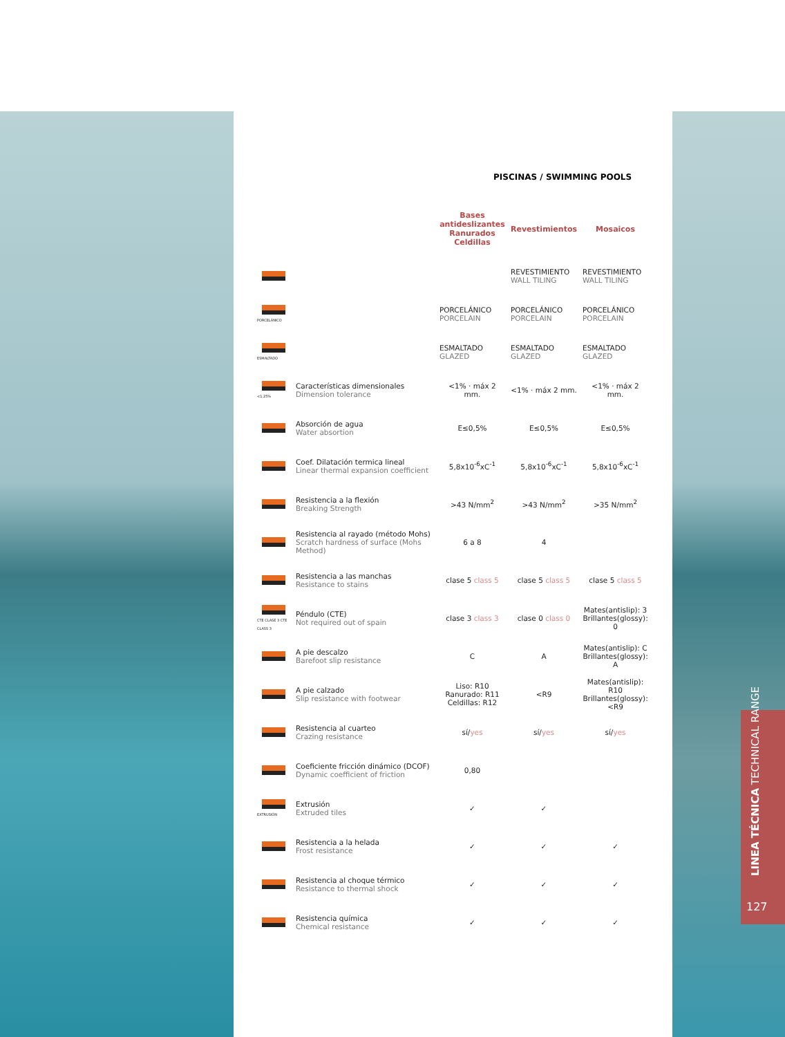PISCINAS / SWIMMING POOLS
| | | Bases antideslizantes Ranurados Celdillas | Revestimientos | Mosaicos |
| --- | --- | --- | --- | --- |
| | | | REVESTIMIENTO WALL TILING | REVESTIMIENTO WALL TILING |
| PORCELÁNICO | | PORCELÁNICO PORCELAIN | PORCELÁNICO PORCELAIN | PORCELÁNICO PORCELAIN |
| ESMALTADO | | ESMALTADO GLAZED | ESMALTADO GLAZED | ESMALTADO GLAZED |
| <1,25% | Características dimensionales Dimension tolerance | <1% · máx 2 mm. | <1% · máx 2 mm. | <1% · máx 2 mm. |
| | Absorción de agua Water absortion | E≤0,5% | E≤0,5% | E≤0,5% |
| | Coef. Dilatación termica lineal Linear thermal expansion coefficient | 5,8x10<sup>-6</sup>xC<sup>-1</sup> | 5,8x10<sup>-6</sup>xC<sup>-1</sup> | 5,8x10<sup>-6</sup>xC<sup>-1</sup> |
| | Resistencia a la flexión Breaking Strength | >43 N/mm<sup>2</sup> | >43 N/mm<sup>2</sup> | >35 N/mm<sup>2</sup> |
| | Resistencia al rayado (método Mohs) Scratch hardness of surface (Mohs Method) | 6 a 8 | 4 | |
| | Resistencia a las manchas Resistance to stains | clase 5 class 5 | clase 5 class 5 | clase 5 class 5 |
| CTE CLASE 3 CTE CLASS 3 | Péndulo (CTE) Not required out of spain | clase 3 class 3 | clase 0 class 0 | Mates(antislip): 3 Brillantes(glossy): 0 |
| | A pie descalzo Barefoot slip resistance | C | A | Mates(antislip): C Brillantes(glossy): A |
| | A pie calzado Slip resistance with footwear | Liso: R10 Ranurado: R11 Celdillas: R12 | <R9 | Mates(antislip): R10 Brillantes(glossy): <R9 |
| | Resistencia al cuarteo Crazing resistance | sí/ yes | sí/ yes | sí/ yes |
| | Coeficiente fricción dinámico (DCOF) Dynamic coefficient of friction | 0,80 | | |
| EXTRUSIÓN | Extrusión Extruded tiles | ✓ | ✓ | |
| | Resistencia a la helada Frost resistance | ✓ | ✓ | ✓ |
| | Resistencia al choque térmico Resistance to thermal shock | ✓ | ✓ | ✓ |
| | Resistencia química Chemical resistance | ✓ | ✓ | ✓ |
LINEA TÉCNICA TECHNICAL RANGE
127